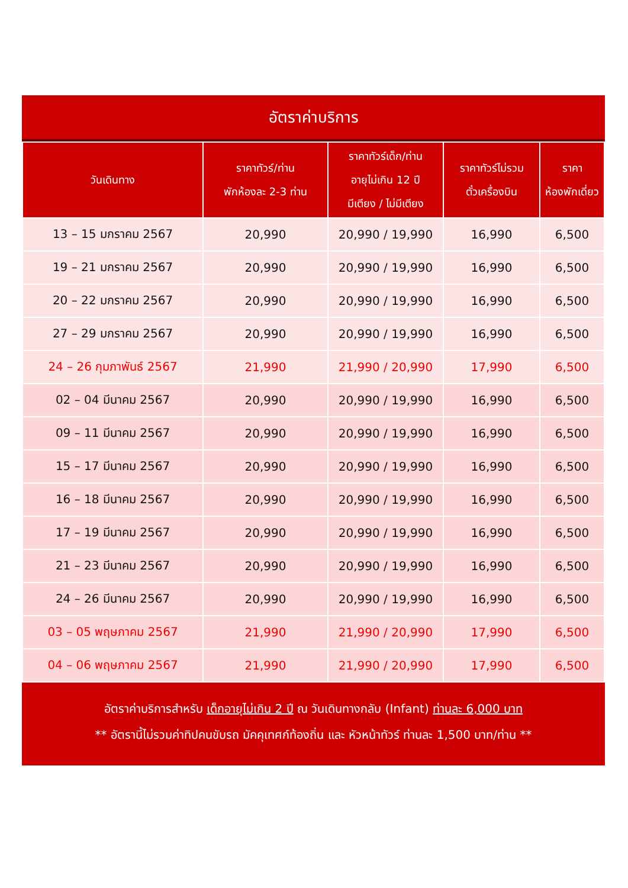อัตราค่าบริการ
| วันเดินทาง | ราคาทัวร์/ท่าน พักห้องละ 2-3 ท่าน | ราคาทัวร์เด็ก/ท่าน อายุไม่เกิน 12 ปี มีเตียง / ไม่มีเตียง | ราคาทัวร์ไม่รวม ตั๋วเครื่องบิน | ราคา ห้องพักเดี่ยว |
| --- | --- | --- | --- | --- |
| 13 – 15 มกราคม 2567 | 20,990 | 20,990 / 19,990 | 16,990 | 6,500 |
| 19 – 21 มกราคม 2567 | 20,990 | 20,990 / 19,990 | 16,990 | 6,500 |
| 20 – 22 มกราคม 2567 | 20,990 | 20,990 / 19,990 | 16,990 | 6,500 |
| 27 – 29 มกราคม 2567 | 20,990 | 20,990 / 19,990 | 16,990 | 6,500 |
| 24 – 26 กุมภาพันธ์ 2567 | 21,990 | 21,990 / 20,990 | 17,990 | 6,500 |
| 02 – 04 มีนาคม 2567 | 20,990 | 20,990 / 19,990 | 16,990 | 6,500 |
| 09 – 11 มีนาคม 2567 | 20,990 | 20,990 / 19,990 | 16,990 | 6,500 |
| 15 – 17 มีนาคม 2567 | 20,990 | 20,990 / 19,990 | 16,990 | 6,500 |
| 16 – 18 มีนาคม 2567 | 20,990 | 20,990 / 19,990 | 16,990 | 6,500 |
| 17 – 19 มีนาคม 2567 | 20,990 | 20,990 / 19,990 | 16,990 | 6,500 |
| 21 – 23 มีนาคม 2567 | 20,990 | 20,990 / 19,990 | 16,990 | 6,500 |
| 24 – 26 มีนาคม 2567 | 20,990 | 20,990 / 19,990 | 16,990 | 6,500 |
| 03 – 05 พฤษภาคม 2567 | 21,990 | 21,990 / 20,990 | 17,990 | 6,500 |
| 04 – 06 พฤษภาคม 2567 | 21,990 | 21,990 / 20,990 | 17,990 | 6,500 |
อัตราค่าบริการสำหรับ เด็กอายุไม่เกิน 2 ปี ณ วันเดินทางกลับ (Infant) ท่านละ 6,000 บาท
** อัตรานี้ไม่รวมค่าทิปคนขับรถ มัคคุเทศก์ท้องถิ่น และ หัวหน้าทัวร์ ท่านละ 1,500 บาท/ท่าน **